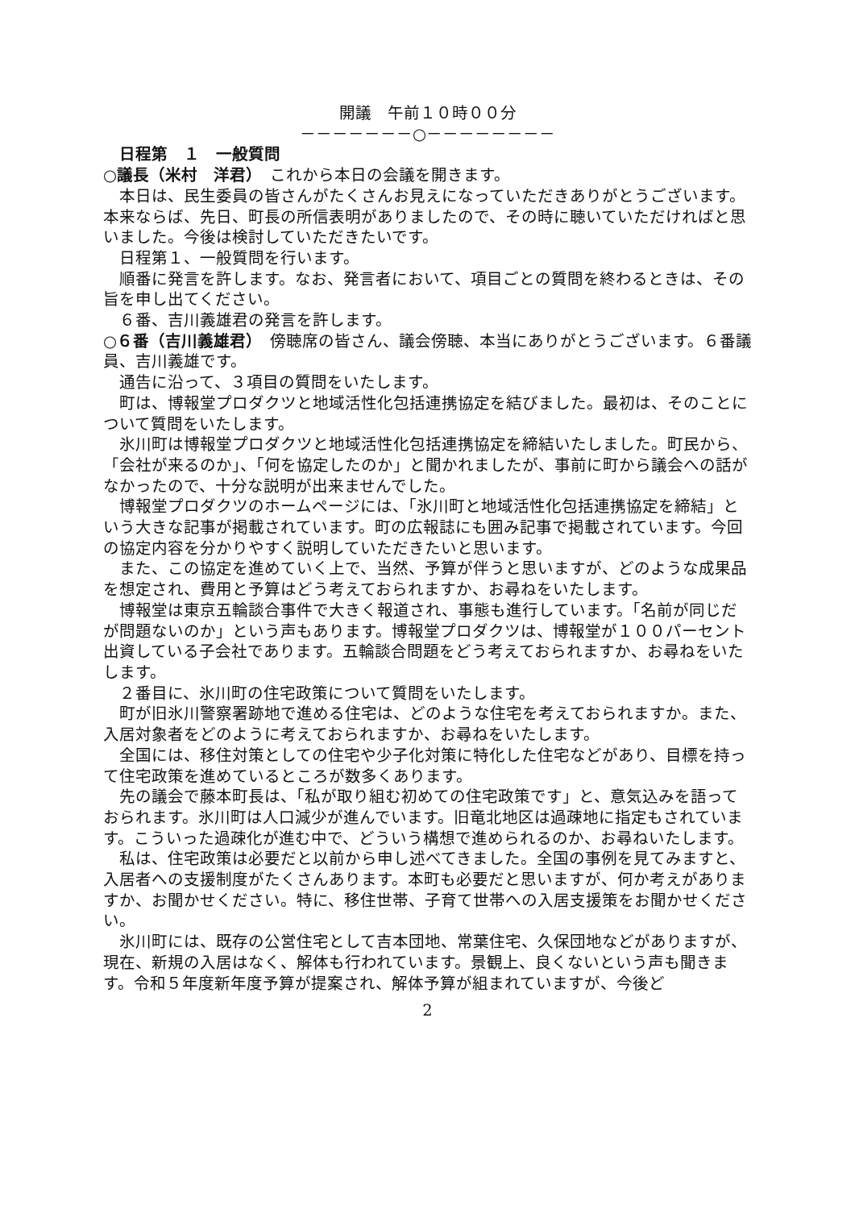開議　午前１０時００分
－－－－－－－○－－－－－－－－
　日程第　１　一般質問
○議長（米村　洋君）　これから本日の会議を開きます。
　本日は、民生委員の皆さんがたくさんお見えになっていただきありがとうございます。本来ならば、先日、町長の所信表明がありましたので、その時に聴いていただければと思いました。今後は検討していただきたいです。
　日程第１、一般質問を行います。
　順番に発言を許します。なお、発言者において、項目ごとの質問を終わるときは、その旨を申し出てください。
　６番、吉川義雄君の発言を許します。
○６番（吉川義雄君）　傍聴席の皆さん、議会傍聴、本当にありがとうございます。６番議員、吉川義雄です。
　通告に沿って、３項目の質問をいたします。
　町は、博報堂プロダクツと地域活性化包括連携協定を結びました。最初は、そのことについて質問をいたします。
　氷川町は博報堂プロダクツと地域活性化包括連携協定を締結いたしました。町民から、「会社が来るのか」、「何を協定したのか」と聞かれましたが、事前に町から議会への話がなかったので、十分な説明が出来ませんでした。
　博報堂プロダクツのホームページには、「氷川町と地域活性化包括連携協定を締結」という大きな記事が掲載されています。町の広報誌にも囲み記事で掲載されています。今回の協定内容を分かりやすく説明していただきたいと思います。
　また、この協定を進めていく上で、当然、予算が伴うと思いますが、どのような成果品を想定され、費用と予算はどう考えておられますか、お尋ねをいたします。
　博報堂は東京五輪談合事件で大きく報道され、事態も進行しています。「名前が同じだが問題ないのか」という声もあります。博報堂プロダクツは、博報堂が１００パーセント出資している子会社であります。五輪談合問題をどう考えておられますか、お尋ねをいたします。
　２番目に、氷川町の住宅政策について質問をいたします。
　町が旧氷川警察署跡地で進める住宅は、どのような住宅を考えておられますか。また、入居対象者をどのように考えておられますか、お尋ねをいたします。
　全国には、移住対策としての住宅や少子化対策に特化した住宅などがあり、目標を持って住宅政策を進めているところが数多くあります。
　先の議会で藤本町長は、「私が取り組む初めての住宅政策です」と、意気込みを語っておられます。氷川町は人口減少が進んでいます。旧竜北地区は過疎地に指定もされています。こういった過疎化が進む中で、どういう構想で進められるのか、お尋ねいたします。
　私は、住宅政策は必要だと以前から申し述べてきました。全国の事例を見てみますと、入居者への支援制度がたくさんあります。本町も必要だと思いますが、何か考えがありますか、お聞かせください。特に、移住世帯、子育て世帯への入居支援策をお聞かせください。
　氷川町には、既存の公営住宅として吉本団地、常葉住宅、久保団地などがありますが、現在、新規の入居はなく、解体も行われています。景観上、良くないという声も聞きます。令和５年度新年度予算が提案され、解体予算が組まれていますが、今後ど
2